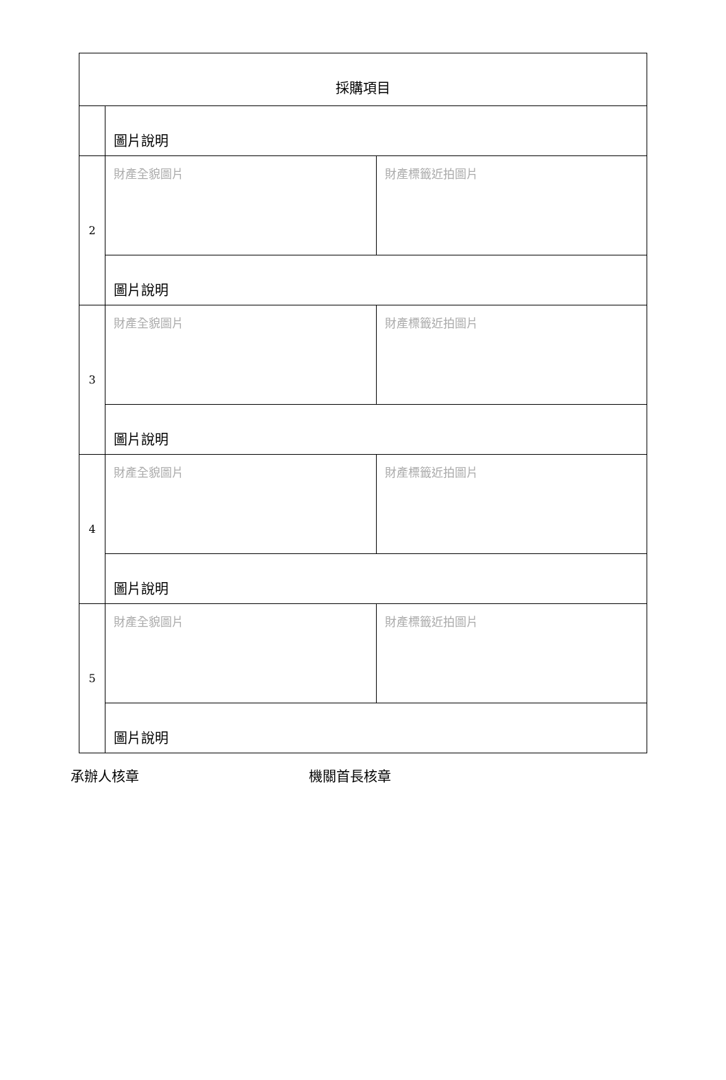| 採購項目 | | |
| | 圖片說明 | |
| 2 | 財產全貌圖片 | 財產標籤近拍圖片 |
| | 圖片說明 | |
| 3 | 財產全貌圖片 | 財產標籤近拍圖片 |
| | 圖片說明 | |
| 4 | 財產全貌圖片 | 財產標籤近拍圖片 |
| | 圖片說明 | |
| 5 | 財產全貌圖片 | 財產標籤近拍圖片 |
| | 圖片說明 | |
承辦人核章 機關首長核章